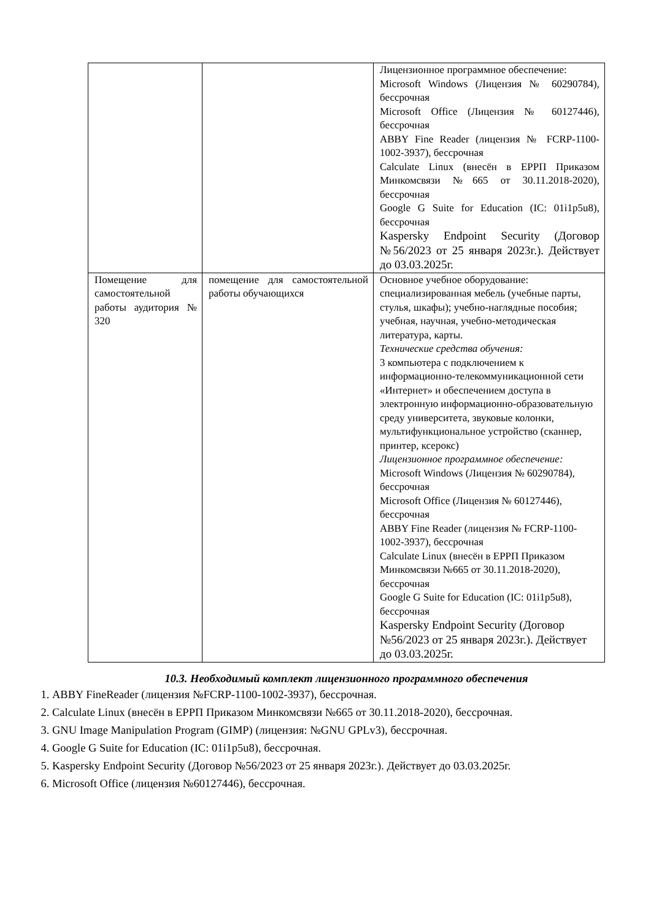| | | Лицензионное программное обеспечение: Microsoft Windows (Лицензия № 60290784), бессрочная Microsoft Office (Лицензия № 60127446), бессрочная ABBY Fine Reader (лицензия № FCRP-1100-1002-3937), бессрочная Calculate Linux (внесён в ЕРРП Приказом Минкомсвязи №665 от 30.11.2018-2020), бессрочная Google G Suite for Education (IC: 01i1p5u8), бессрочная Kaspersky Endpoint Security (Договор №56/2023 от 25 января 2023г.). Действует до 03.03.2025г. |
| Помещение для самостоятельной работы аудитория № 320 | помещение для самостоятельной работы обучающихся | Основное учебное оборудование: специализированная мебель (учебные парты, стулья, шкафы); учебно-наглядные пособия; учебная, научная, учебно-методическая литература, карты. Технические средства обучения: 3 компьютера с подключением к информационно-телекоммуникационной сети «Интернет» и обеспечением доступа в электронную информационно-образовательную среду университета, звуковые колонки, мультифункциональное устройство (сканнер, принтер, ксерокс) Лицензионное программное обеспечение: Microsoft Windows (Лицензия № 60290784), бессрочная Microsoft Office (Лицензия № 60127446), бессрочная ABBY Fine Reader (лицензия № FCRP-1100-1002-3937), бессрочная Calculate Linux (внесён в ЕРРП Приказом Минкомсвязи №665 от 30.11.2018-2020), бессрочная Google G Suite for Education (IC: 01i1p5u8), бессрочная Kaspersky Endpoint Security (Договор №56/2023 от 25 января 2023г.). Действует до 03.03.2025г. |
10.3. Необходимый комплект лицензионного программного обеспечения
1. ABBY FineReader (лицензия №FCRP-1100-1002-3937), бессрочная.
2. Calculate Linux (внесён в ЕРРП Приказом Минкомсвязи №665 от 30.11.2018-2020), бессрочная.
3. GNU Image Manipulation Program (GIMP) (лицензия: №GNU GPLv3), бессрочная.
4. Google G Suite for Education (IC: 01i1p5u8), бессрочная.
5. Kaspersky Endpoint Security (Договор №56/2023 от 25 января 2023г.). Действует до 03.03.2025г.
6. Microsoft Office (лицензия №60127446), бессрочная.